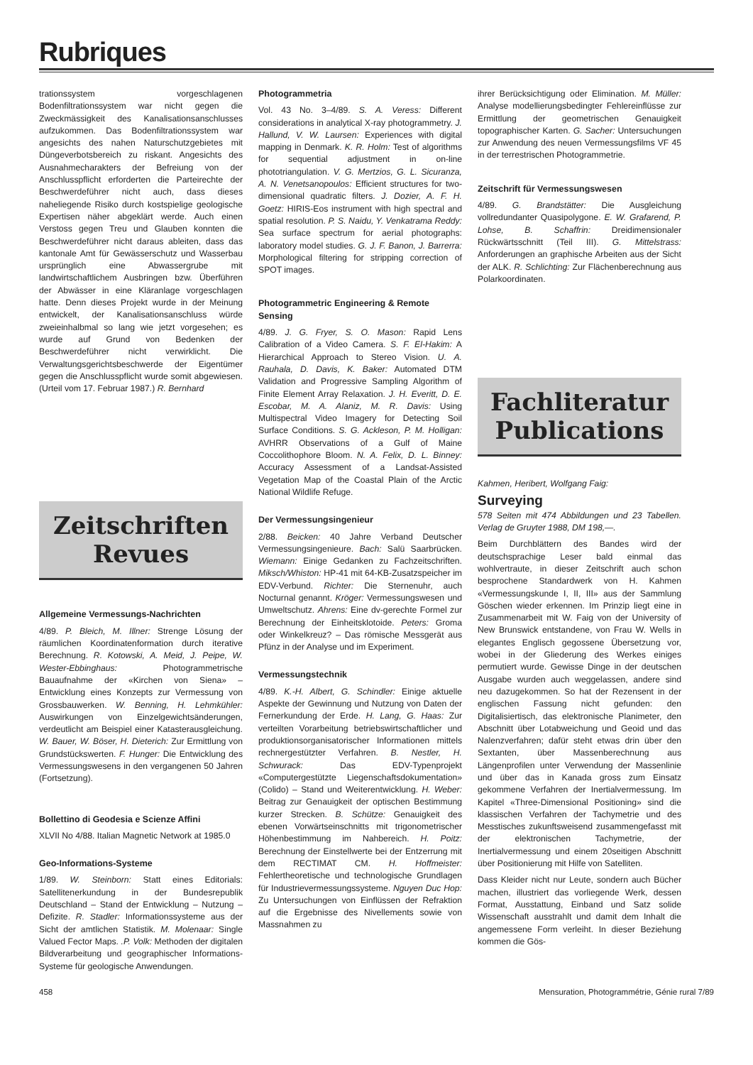Rubriques
trationssystem vorgeschlagenen Bodenfiltrationssystem war nicht gegen die Zweckmässigkeit des Kanalisationsanschlusses aufzukommen. Das Bodenfiltrationssystem war angesichts des nahen Naturschutzgebietes mit Düngeverbotsbereich zu riskant. Angesichts des Ausnahmecharakters der Befreiung von der Anschlusspflicht erforderten die Parteirechte der Beschwerdeführer nicht auch, dass dieses naheliegende Risiko durch kostspielige geologische Expertisen näher abgeklärt werde. Auch einen Verstoss gegen Treu und Glauben konnten die Beschwerdeführer nicht daraus ableiten, dass das kantonale Amt für Gewässerschutz und Wasserbau ursprünglich eine Abwassergrube mit landwirtschaftlichem Ausbringen bzw. Überführen der Abwässer in eine Kläranlage vorgeschlagen hatte. Denn dieses Projekt wurde in der Meinung entwickelt, der Kanalisationsanschluss würde zweieinhalbmal so lang wie jetzt vorgesehen; es wurde auf Grund von Bedenken der Beschwerdeführer nicht verwirklicht. Die Verwaltungsgerichtsbeschwerde der Eigentümer gegen die Anschlusspflicht wurde somit abgewiesen. (Urteil vom 17. Februar 1987.) R. Bernhard
Zeitschriften
Revues
Allgemeine Vermessungs-Nachrichten
4/89. P. Bleich, M. Illner: Strenge Lösung der räumlichen Koordinatenformation durch iterative Berechnung. R. Kotowski, A. Meid, J. Peipe, W. Wester-Ebbinghaus: Photogrammetrische Bauaufnahme der «Kirchen von Siena» – Entwicklung eines Konzepts zur Vermessung von Grossbauwerken. W. Benning, H. Lehmkühler: Auswirkungen von Einzelgewichtsänderungen, verdeutlicht am Beispiel einer Katasterausgleichung. W. Bauer, W. Böser, H. Dieterich: Zur Ermittlung von Grundstückswerten. F. Hunger: Die Entwicklung des Vermessungswesens in den vergangenen 50 Jahren (Fortsetzung).
Bollettino di Geodesia e Scienze Affini
XLVII No 4/88. Italian Magnetic Network at 1985.0
Geo-Informations-Systeme
1/89. W. Steinborn: Statt eines Editorials: Satellitenerkundung in der Bundesrepublik Deutschland – Stand der Entwicklung – Nutzung – Defizite. R. Stadler: Informationssysteme aus der Sicht der amtlichen Statistik. M. Molenaar: Single Valued Fector Maps. .P. Volk: Methoden der digitalen Bildverarbeitung und geographischer Informations-Systeme für geologische Anwendungen.
Photogrammetria
Vol. 43 No. 3–4/89. S. A. Veress: Different considerations in analytical X-ray photogrammetry. J. Hallund, V. W. Laursen: Experiences with digital mapping in Denmark. K. R. Holm: Test of algorithms for sequential adjustment in on-line phototriangulation. V. G. Mertzios, G. L. Sicuranza, A. N. Venetsanopoulos: Efficient structures for two-dimensional quadratic filters. J. Dozier, A. F. H. Goetz: HIRIS-Eos instrument with high spectral and spatial resolution. P. S. Naidu, Y. Venkatrama Reddy: Sea surface spectrum for aerial photographs: laboratory model studies. G. J. F. Banon, J. Barrerra: Morphological filtering for stripping correction of SPOT images.
Photogrammetric Engineering & Remote Sensing
4/89. J. G. Fryer, S. O. Mason: Rapid Lens Calibration of a Video Camera. S. F. El-Hakim: A Hierarchical Approach to Stereo Vision. U. A. Rauhala, D. Davis, K. Baker: Automated DTM Validation and Progressive Sampling Algorithm of Finite Element Array Relaxation. J. H. Everitt, D. E. Escobar, M. A. Alaniz, M. R. Davis: Using Multispectral Video Imagery for Detecting Soil Surface Conditions. S. G. Ackleson, P. M. Holligan: AVHRR Observations of a Gulf of Maine Coccolithophore Bloom. N. A. Felix, D. L. Binney: Accuracy Assessment of a Landsat-Assisted Vegetation Map of the Coastal Plain of the Arctic National Wildlife Refuge.
Der Vermessungsingenieur
2/88. Beicken: 40 Jahre Verband Deutscher Vermessungsingenieure. Bach: Salü Saarbrücken. Wiemann: Einige Gedanken zu Fachzeitschriften. Miksch/Whiston: HP-41 mit 64-KB-Zusatzspeicher im EDV-Verbund. Richter: Die Sternenuhr, auch Nocturnal genannt. Kröger: Vermessungswesen und Umweltschutz. Ahrens: Eine dv-gerechte Formel zur Berechnung der Einheitsklotoide. Peters: Groma oder Winkelkreuz? – Das römische Messgerät aus Pfünz in der Analyse und im Experiment.
Vermessungstechnik
4/89. K.-H. Albert, G. Schindler: Einige aktuelle Aspekte der Gewinnung und Nutzung von Daten der Fernerkundung der Erde. H. Lang, G. Haas: Zur verteilten Vorarbeitung betriebswirtschaftlicher und produktionsorganisatorischer Informationen mittels rechnergestützter Verfahren. B. Nestler, H. Schwurack: Das EDV-Typenprojekt «Computergestützte Liegenschaftsdokumentation» (Colido) – Stand und Weiterentwicklung. H. Weber: Beitrag zur Genauigkeit der optischen Bestimmung kurzer Strecken. B. Schütze: Genauigkeit des ebenen Vorwärtseinschnitts mit trigonometrischer Höhenbestimmung im Nahbereich. H. Poitz: Berechnung der Einstellwerte bei der Entzerrung mit dem RECTIMAT CM. H. Hoffmeister: Fehlertheoretische und technologische Grundlagen für Industrievermessungssysteme. Nguyen Duc Hop: Zu Untersuchungen von Einflüssen der Refraktion auf die Ergebnisse des Nivellements sowie von Massnahmen zu
ihrer Berücksichtigung oder Elimination. M. Müller: Analyse modellierungsbedingter Fehlereinflüsse zur Ermittlung der geometrischen Genauigkeit topographischer Karten. G. Sacher: Untersuchungen zur Anwendung des neuen Vermessungsfilms VF 45 in der terrestrischen Photogrammetrie.
Zeitschrift für Vermessungswesen
4/89. G. Brandstätter: Die Ausgleichung vollredundanter Quasipolygone. E. W. Grafarend, P. Lohse, B. Schaffrin: Dreidimensionaler Rückwärtsschnitt (Teil III). G. Mittelstrass: Anforderungen an graphische Arbeiten aus der Sicht der ALK. R. Schlichting: Zur Flächenberechnung aus Polarkoordinaten.
Fachliteratur
Publications
Kahmen, Heribert, Wolfgang Faig:
Surveying
578 Seiten mit 474 Abbildungen und 23 Tabellen. Verlag de Gruyter 1988, DM 198,—.
Beim Durchblättern des Bandes wird der deutschsprachige Leser bald einmal das wohlvertraute, in dieser Zeitschrift auch schon besprochene Standardwerk von H. Kahmen «Vermessungskunde I, II, III» aus der Sammlung Göschen wieder erkennen. Im Prinzip liegt eine in Zusammenarbeit mit W. Faig von der University of New Brunswick entstandene, von Frau W. Wells in elegantes Englisch gegossene Übersetzung vor, wobei in der Gliederung des Werkes einiges permutiert wurde. Gewisse Dinge in der deutschen Ausgabe wurden auch weggelassen, andere sind neu dazugekommen. So hat der Rezensent in der englischen Fassung nicht gefunden: den Digitalisiertisch, das elektronische Planimeter, den Abschnitt über Lotabweichung und Geoid und das Nalenzverfahren; dafür steht etwas drin über den Sextanten, über Massenberechnung aus Längenprofilen unter Verwendung der Massenlinie und über das in Kanada gross zum Einsatz gekommene Verfahren der Inertialvermessung. Im Kapitel «Three-Dimensional Positioning» sind die klassischen Verfahren der Tachymetrie und des Messtisches zukunftsweisend zusammengefasst mit der elektronischen Tachymetrie, der Inertialvermessung und einem 20seitigen Abschnitt über Positionierung mit Hilfe von Satelliten.
Dass Kleider nicht nur Leute, sondern auch Bücher machen, illustriert das vorliegende Werk, dessen Format, Ausstattung, Einband und Satz solide Wissenschaft ausstrahlt und damit dem Inhalt die angemessene Form verleiht. In dieser Beziehung kommen die Gös-
458 Mensuration, Photogrammétrie, Génie rural 7/89